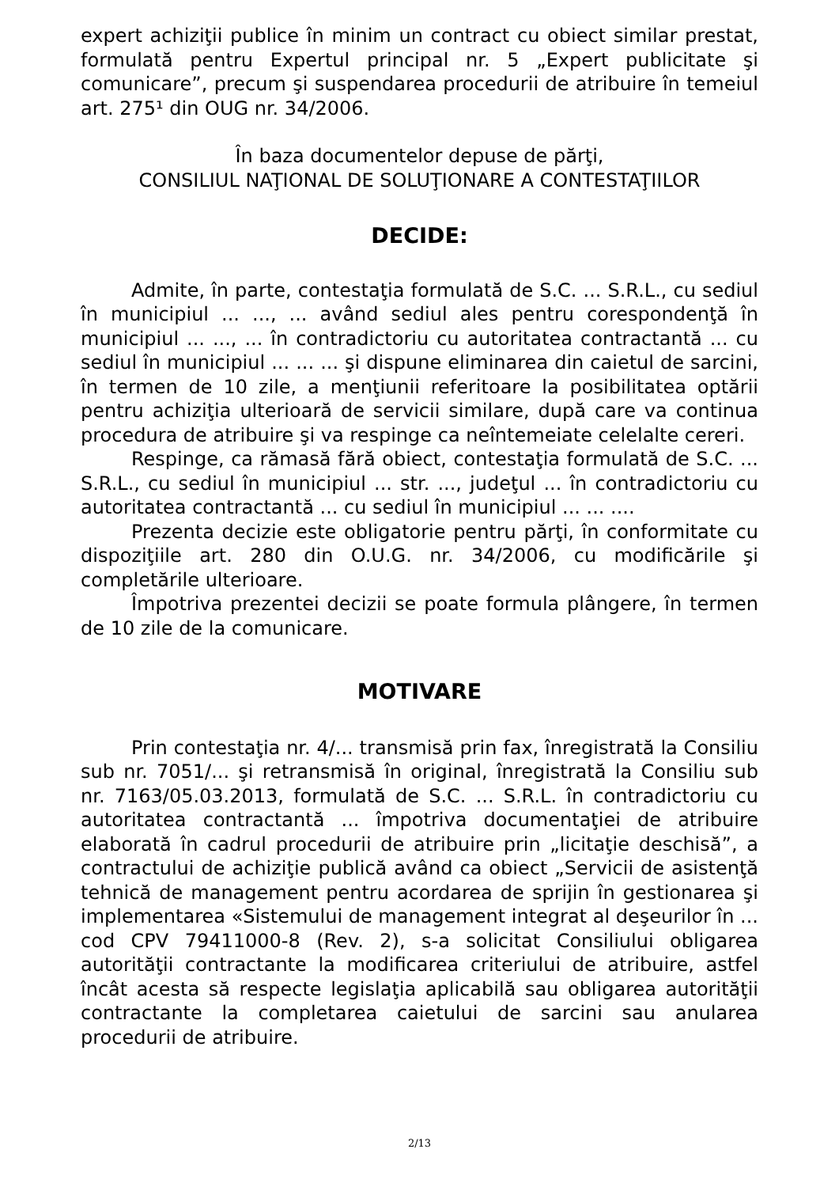expert achiziţii publice în minim un contract cu obiect similar prestat, formulată pentru Expertul principal nr. 5 „Expert publicitate şi comunicare”, precum şi suspendarea procedurii de atribuire în temeiul art. 275¹ din OUG nr. 34/2006.
În baza documentelor depuse de părţi,
CONSILIUL NAŢIONAL DE SOLUŢIONARE A CONTESTAŢIILOR
DECIDE:
Admite, în parte, contestaţia formulată de S.C. ... S.R.L., cu sediul în municipiul ... ..., ... având sediul ales pentru corespondenţă în municipiul ... ..., ... în contradictoriu cu autoritatea contractantă ... cu sediul în municipiul ... ... ... şi dispune eliminarea din caietul de sarcini, în termen de 10 zile, a menţiunii referitoare la posibilitatea optării pentru achiziţia ulterioară de servicii similare, după care va continua procedura de atribuire şi va respinge ca neîntemeiate celelalte cereri.
Respinge, ca rămasă fără obiect, contestaţia formulată de S.C. ... S.R.L., cu sediul în municipiul ... str. ..., judeţul ... în contradictoriu cu autoritatea contractantă ... cu sediul în municipiul ... ... ....
Prezenta decizie este obligatorie pentru părţi, în conformitate cu dispoziţiile art. 280 din O.U.G. nr. 34/2006, cu modificările şi completările ulterioare.
Împotriva prezentei decizii se poate formula plângere, în termen de 10 zile de la comunicare.
MOTIVARE
Prin contestaţia nr. 4/... transmisă prin fax, înregistrată la Consiliu sub nr. 7051/... şi retransmisă în original, înregistrată la Consiliu sub nr. 7163/05.03.2013, formulată de S.C. ... S.R.L. în contradictoriu cu autoritatea contractantă ... împotriva documentaţiei de atribuire elaborată în cadrul procedurii de atribuire prin „licitaţie deschisă”, a contractului de achiziţie publică având ca obiect „Servicii de asistenţă tehnică de management pentru acordarea de sprijin în gestionarea şi implementarea «Sistemului de management integrat al deşeurilor în ... cod CPV 79411000-8 (Rev. 2), s-a solicitat Consiliului obligarea autorităţii contractante la modificarea criteriului de atribuire, astfel încât acesta să respecte legislaţia aplicabilă sau obligarea autorităţii contractante la completarea caietului de sarcini sau anularea procedurii de atribuire.
2/13